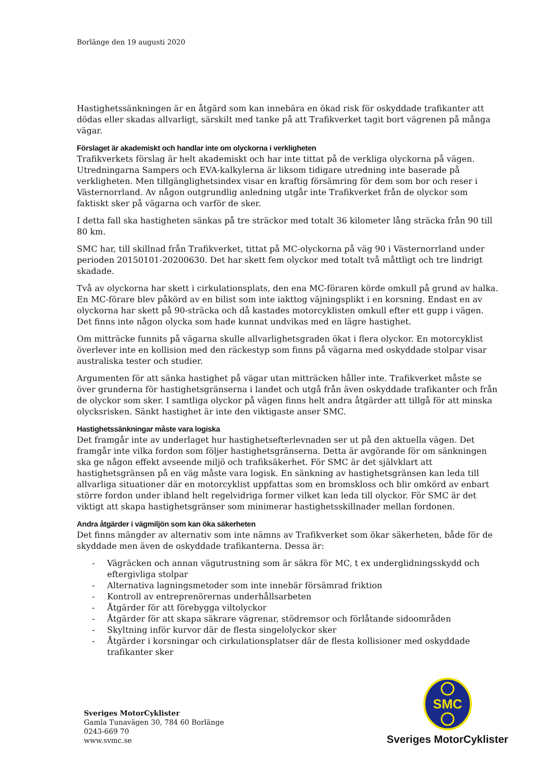Borlänge den 19 augusti 2020
Hastighetssänkningen är en åtgärd som kan innebära en ökad risk för oskyddade trafikanter att dödas eller skadas allvarligt, särskilt med tanke på att Trafikverket tagit bort vägrenen på många vägar.
Förslaget är akademiskt och handlar inte om olyckorna i verkligheten
Trafikverkets förslag är helt akademiskt och har inte tittat på de verkliga olyckorna på vägen. Utredningarna Sampers och EVA-kalkylerna är liksom tidigare utredning inte baserade på verkligheten. Men tillgänglighetsindex visar en kraftig försämring för dem som bor och reser i Västernorrland. Av någon outgrundlig anledning utgår inte Trafikverket från de olyckor som faktiskt sker på vägarna och varför de sker.
I detta fall ska hastigheten sänkas på tre sträckor med totalt 36 kilometer lång sträcka från 90 till 80 km.
SMC har, till skillnad från Trafikverket, tittat på MC-olyckorna på väg 90 i Västernorrland under perioden 20150101-20200630. Det har skett fem olyckor med totalt två måttligt och tre lindrigt skadade.
Två av olyckorna har skett i cirkulationsplats, den ena MC-föraren körde omkull på grund av halka. En MC-förare blev påkörd av en bilist som inte iakttog väjningsplikt i en korsning. Endast en av olyckorna har skett på 90-sträcka och då kastades motorcyklisten omkull efter ett gupp i vägen. Det finns inte någon olycka som hade kunnat undvikas med en lägre hastighet.
Om mitträcke funnits på vägarna skulle allvarlighetsgraden ökat i flera olyckor. En motorcyklist överlever inte en kollision med den räckestyp som finns på vägarna med oskyddade stolpar visar australiska tester och studier.
Argumenten för att sänka hastighet på vägar utan mitträcken håller inte. Trafikverket måste se över grunderna för hastighetsgränserna i landet och utgå från även oskyddade trafikanter och från de olyckor som sker. I samtliga olyckor på vägen finns helt andra åtgärder att tillgå för att minska olycksrisken. Sänkt hastighet är inte den viktigaste anser SMC.
Hastighetssänkningar måste vara logiska
Det framgår inte av underlaget hur hastighetsefterlevnaden ser ut på den aktuella vägen. Det framgår inte vilka fordon som följer hastighetsgränserna. Detta är avgörande för om sänkningen ska ge någon effekt avseende miljö och trafiksäkerhet. För SMC är det självklart att hastighetsgränsen på en väg måste vara logisk. En sänkning av hastighetsgränsen kan leda till allvarliga situationer där en motorcyklist uppfattas som en bromskloss och blir omkörd av enbart större fordon under ibland helt regelvidriga former vilket kan leda till olyckor. För SMC är det viktigt att skapa hastighetsgränser som minimerar hastighetsskillnader mellan fordonen.
Andra åtgärder i vägmiljön som kan öka säkerheten
Det finns mängder av alternativ som inte nämns av Trafikverket som ökar säkerheten, både för de skyddade men även de oskyddade trafikanterna. Dessa är:
- Vägräcken och annan vägutrustning som är säkra för MC, t ex underglidningsskydd och eftergivliga stolpar
- Alternativa lagningsmetoder som inte innebär försämrad friktion
- Kontroll av entreprenörernas underhållsarbeten
- Åtgärder för att förebygga viltolyckor
- Åtgärder för att skapa säkrare vägrenar, stödremsor och förlåtande sidoområden
- Skyltning inför kurvor där de flesta singelolyckor sker
- Åtgärder i korsningar och cirkulationsplatser där de flesta kollisioner med oskyddade trafikanter sker
Sveriges MotorCyklister
Gamla Tunavägen 30, 784 60 Borlänge
0243-669 70
www.svmc.se
SMC
Sveriges MotorCyklister